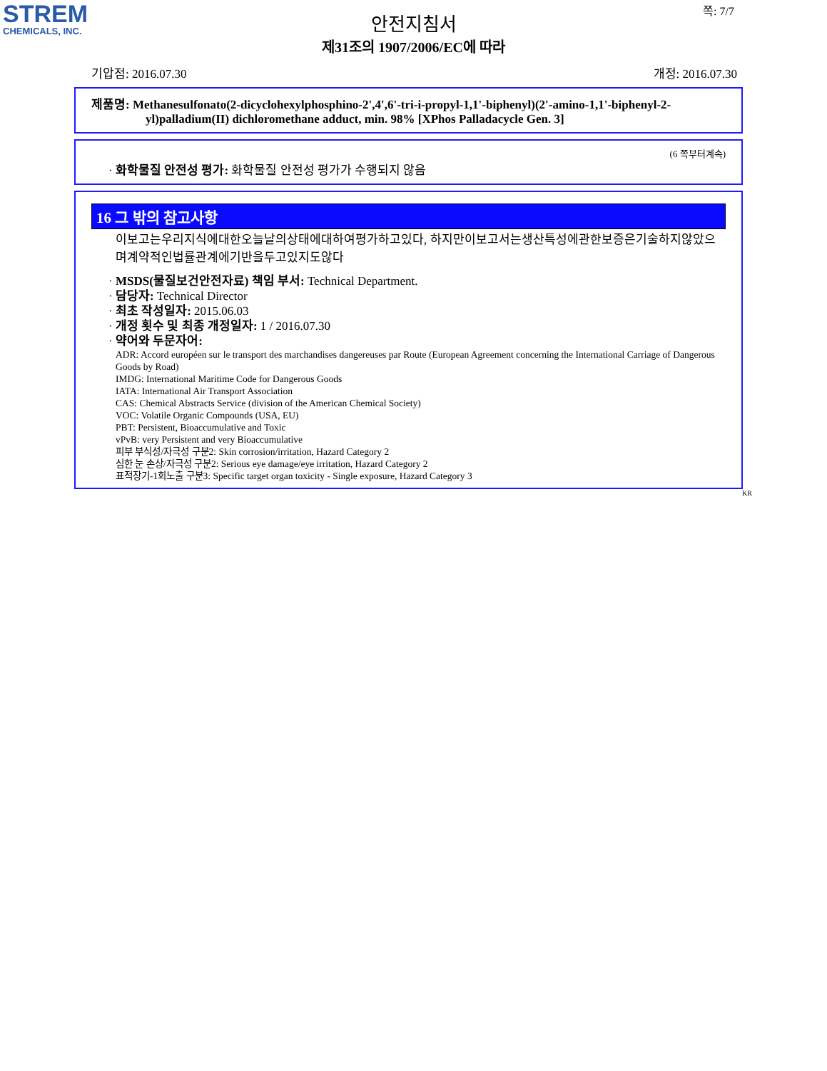STREM
CHEMICALS, INC.
쪽: 7/7
안전지침서
제31조의 1907/2006/EC에 따라
기압점: 2016.07.30 개정: 2016.07.30
제품명: Methanesulfonato(2-dicyclohexylphosphino-2',4',6'-tri-i-propyl-1,1'-biphenyl)(2'-amino-1,1'-biphenyl-2-yl)palladium(II) dichloromethane adduct, min. 98% [XPhos Palladacycle Gen. 3]
(6 쪽부터계속)
· 화학물질 안전성 평가: 화학물질 안전성 평가가 수행되지 않음
16 그 밖의 참고사항
이보고는우리지식에대한오늘날의상태에대하여평가하고있다, 하지만이보고서는생산특성에관한보증은기술하지않았으며계약적인법률관계에기반을두고있지도않다
· MSDS(물질보건안전자료) 책임 부서: Technical Department.
· 담당자: Technical Director
· 최초 작성일자: 2015.06.03
· 개정 횟수 및 최종 개정일자: 1 / 2016.07.30
· 약어와 두문자어:
ADR: Accord européen sur le transport des marchandises dangereuses par Route (European Agreement concerning the International Carriage of Dangerous Goods by Road)
IMDG: International Maritime Code for Dangerous Goods
IATA: International Air Transport Association
CAS: Chemical Abstracts Service (division of the American Chemical Society)
VOC: Volatile Organic Compounds (USA, EU)
PBT: Persistent, Bioaccumulative and Toxic
vPvB: very Persistent and very Bioaccumulative
피부 부식성/자극성 구분2: Skin corrosion/irritation, Hazard Category 2
심한 눈 손상/자극성 구분2: Serious eye damage/eye irritation, Hazard Category 2
표적장기-1회노출 구분3: Specific target organ toxicity - Single exposure, Hazard Category 3
KR